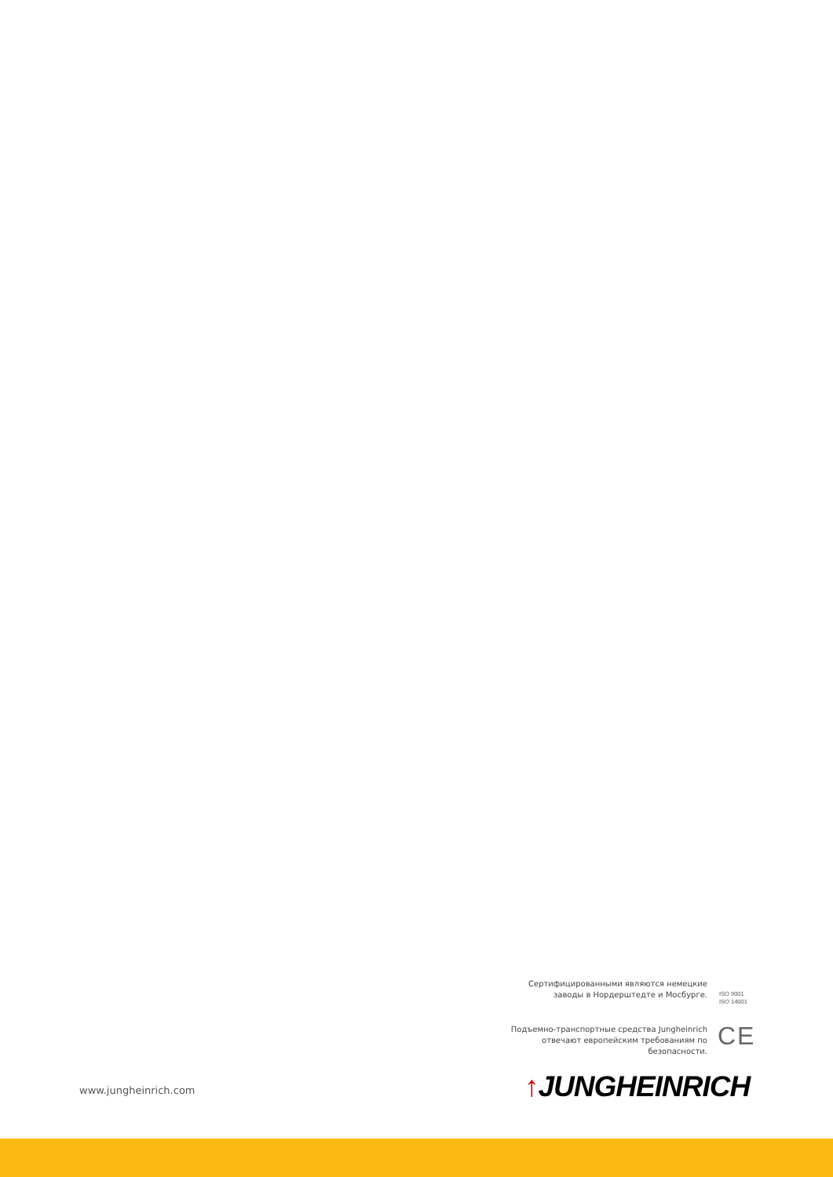Сертифицированными являются немецкие заводы в Нордерштедте и Мосбурге.
ISO 9001
ISO 14001
Подъемно-транспортные средства Jungheinrich отвечают европейским требованиям по безопасности.
CE
www.jungheinrich.com ↑JUNGHEINRICH